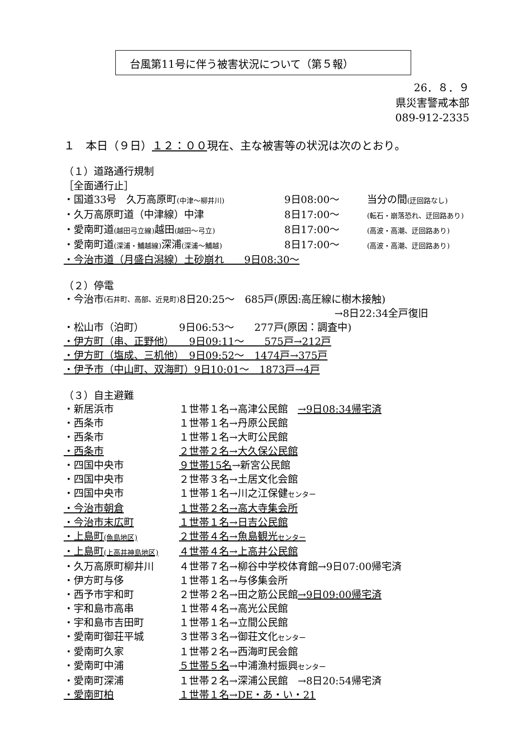台風第11号に伴う被害状況について（第５報）
26．８．９
県災害警戒本部
089-912-2335
１　本日（９日）１２：００現在、主な被害等の状況は次のとおり。
（１）道路通行規制
［全面通行止］
・国道33号　久万高原町(中津～柳井川) 9日08:00～ 当分の間(迂回路なし)
・久万高原町道（中津線）中津 8日17:00～ (転石・崩落恐れ、迂回路あり)
・愛南町道(越田弓立線) 越田(越田～弓立) 8日17:00～ (高波・高潮、迂回路あり)
・愛南町道(深浦・鯆越線) 深浦(深浦～鯆越) 8日17:00～ (高波・高潮、迂回路あり)
・今治市道（月盛白潟線）土砂崩れ　　9日08:30～
（２）停電
・今治市 (石井町、高部、近見町) 8日20:25～　685戸(原因:高圧線に樹木接触)
→8日22:34全戸復旧
・松山市（泊町）　　　　9日06:53～　　277戸(原因：調査中)
・伊方町（串、正野他）　　9日09:11～　　575戸→212戸
・伊方町（塩成、三机他）　9日09:52～　1474戸→375戸
・伊予市（中山町、双海町）9日10:01～　1873戸→4戸
（３）自主避難
・新居浜市 １世帯１名→高津公民館　→9日08:34帰宅済
・西条市 １世帯１名→丹原公民館
・西条市 １世帯１名→大町公民館
・西条市 ２世帯２名→大久保公民館
・四国中央市 ９世帯15名→新宮公民館
・四国中央市 ２世帯３名→土居文化会館
・四国中央市 １世帯１名→川之江保健センター
・今治市朝倉 １世帯２名→高大寺集会所
・今治市末広町 １世帯１名→日吉公民館
・上島町(魚島地区) ２世帯４名→魚島観光センター
・上島町(上高井神島地区) ４世帯４名→上高井公民館
・久万高原町柳井川 ４世帯７名→柳谷中学校体育館→9日07:00帰宅済
・伊方町与侈 １世帯１名→与侈集会所
・西予市宇和町 ２世帯２名→田之筋公民館→9日09:00帰宅済
・宇和島市高串 １世帯４名→高光公民館
・宇和島市吉田町 １世帯１名→立間公民館
・愛南町御荘平城 ３世帯３名→御荘文化センター
・愛南町久家 １世帯２名→西海町民会館
・愛南町中浦 ５世帯５名→中浦漁村振興センター
・愛南町深浦 １世帯２名→深浦公民館　→8日20:54帰宅済
・愛南町柏 １世帯１名→DE・あ・い・21